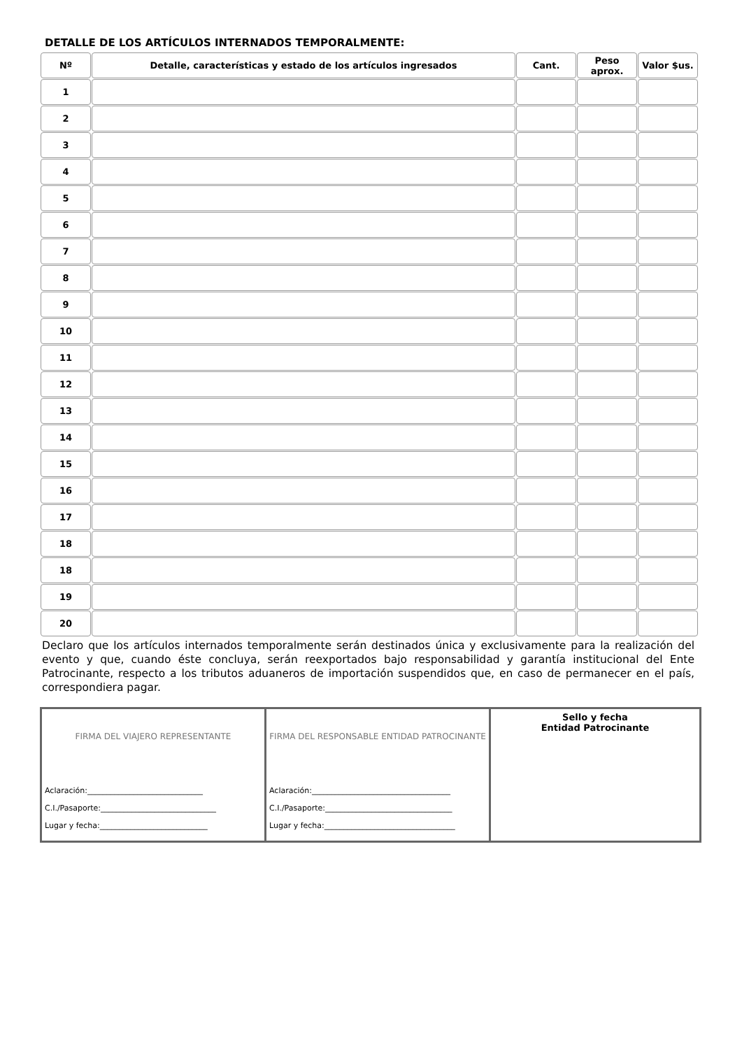DETALLE DE LOS ARTÍCULOS INTERNADOS TEMPORALMENTE:
| Nº | Detalle, características y estado de los artículos ingresados | Cant. | Peso aprox. | Valor $us. |
| --- | --- | --- | --- | --- |
| 1 | | | | |
| 2 | | | | |
| 3 | | | | |
| 4 | | | | |
| 5 | | | | |
| 6 | | | | |
| 7 | | | | |
| 8 | | | | |
| 9 | | | | |
| 10 | | | | |
| 11 | | | | |
| 12 | | | | |
| 13 | | | | |
| 14 | | | | |
| 15 | | | | |
| 16 | | | | |
| 17 | | | | |
| 18 | | | | |
| 18 | | | | |
| 19 | | | | |
| 20 | | | | |
Declaro que los artículos internados temporalmente serán destinados única y exclusivamente para la realización del evento y que, cuando éste concluya, serán reexportados bajo responsabilidad y garantía institucional del Ente Patrocinante, respecto a los tributos aduaneros de importación suspendidos que, en caso de permanecer en el país, correspondiera pagar.
| FIRMA DEL VIAJERO REPRESENTANTE Aclaración:______________________________ C.I./Pasaporte:______________________________ Lugar y fecha:____________________________ | FIRMA DEL RESPONSABLE ENTIDAD PATROCINANTE Aclaración:____________________________________ C.I./Pasaporte:_________________________________ Lugar y fecha:__________________________________ | Sello y fecha Entidad Patrocinante |